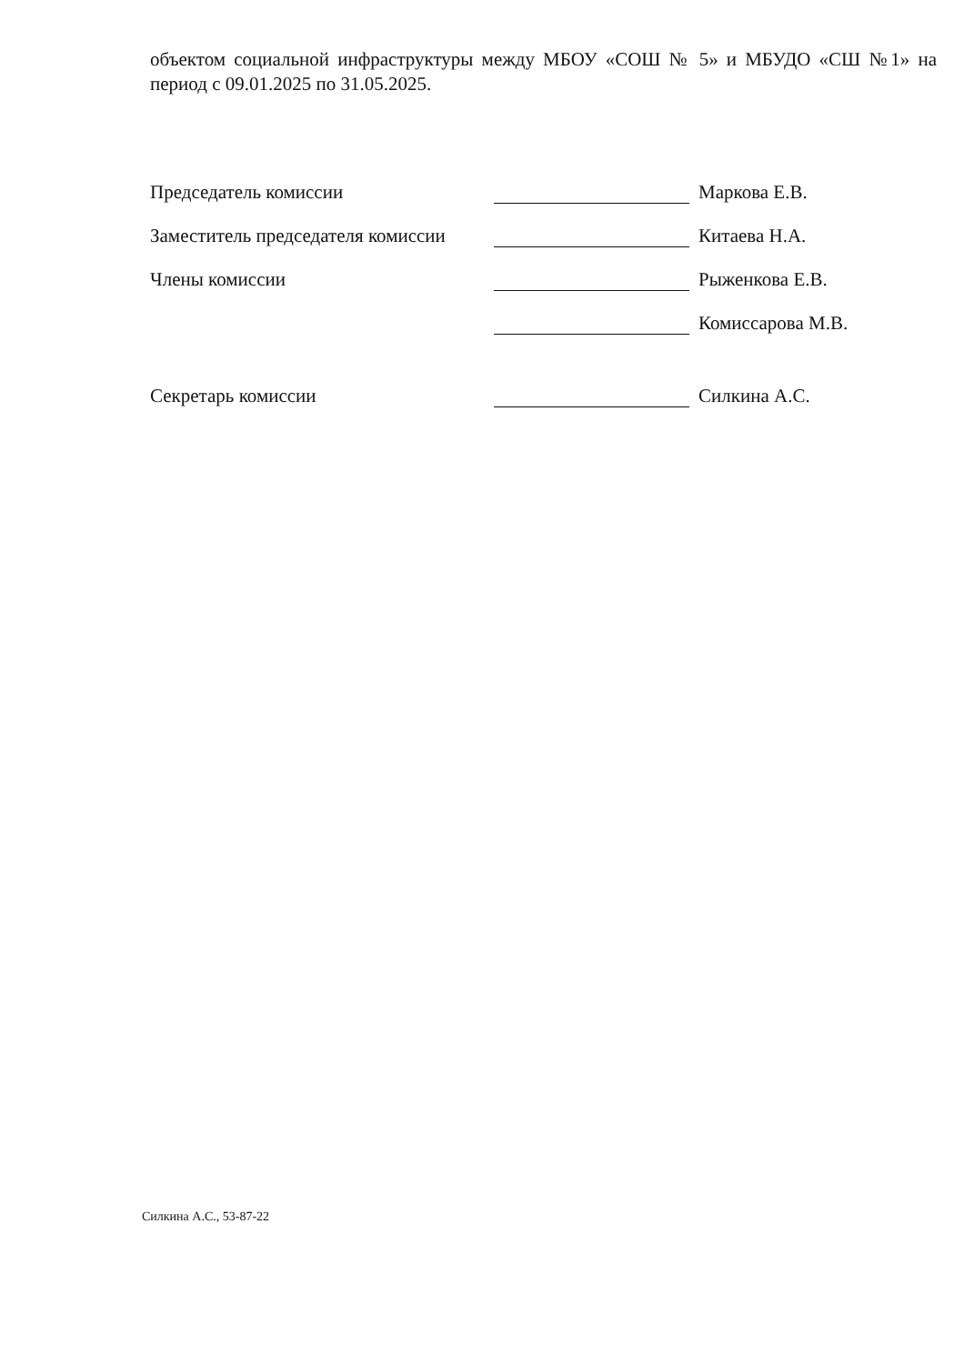объектом социальной инфраструктуры между МБОУ «СОШ № 5» и МБУДО «СШ №1» на период с 09.01.2025 по 31.05.2025.
Председатель комиссии
Маркова Е.В.
Заместитель председателя комиссии
Китаева Н.А.
Члены комиссии
Рыженкова Е.В.
Комиссарова М.В.
Секретарь комиссии
Силкина А.С.
Силкина А.С., 53-87-22